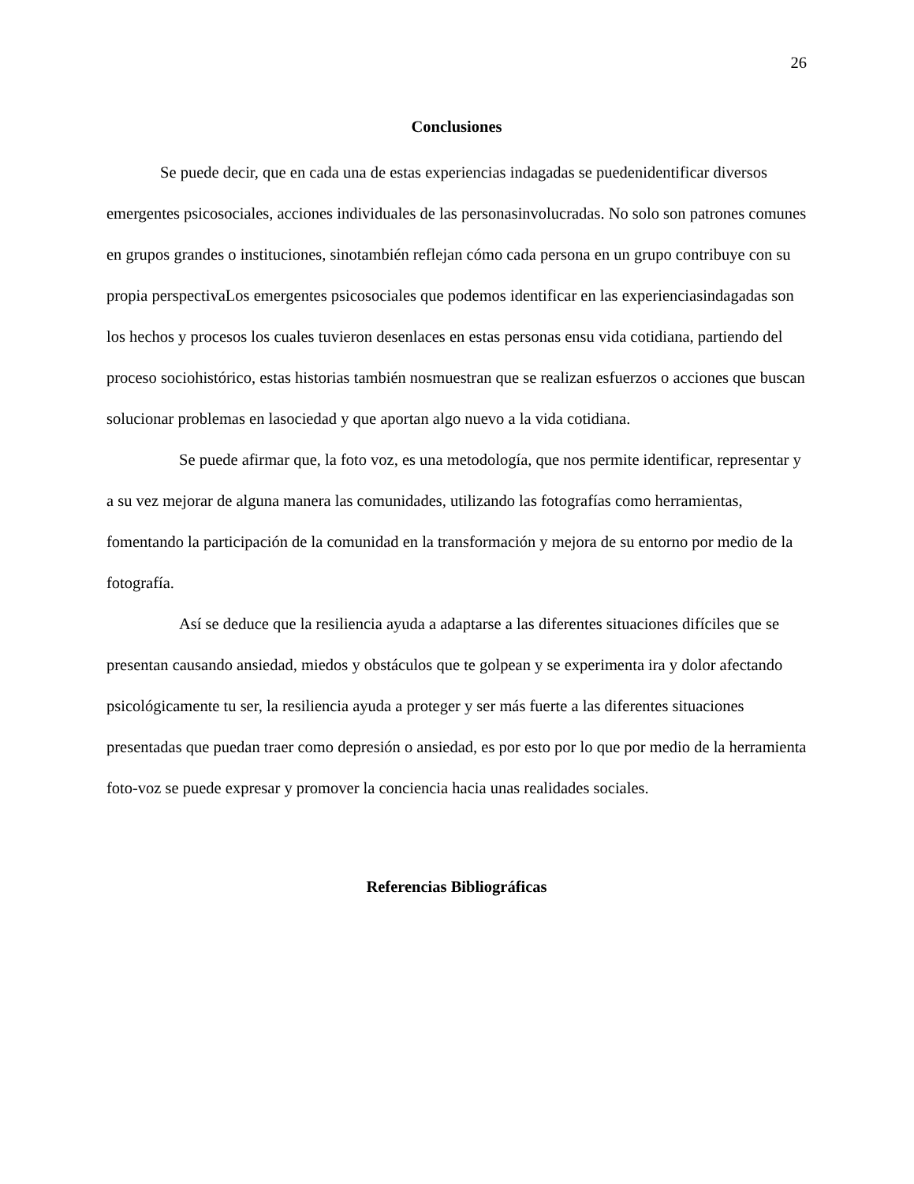26
Conclusiones
Se puede decir, que en cada una de estas experiencias indagadas se puedenidentificar diversos emergentes psicosociales, acciones individuales de las personasinvolucradas. No solo son patrones comunes en grupos grandes o instituciones, sinotambién reflejan cómo cada persona en un grupo contribuye con su propia perspectivaLos emergentes psicosociales que podemos identificar en las experienciasindagadas son los hechos y procesos los cuales tuvieron desenlaces en estas personas ensu vida cotidiana, partiendo del proceso sociohistórico, estas historias también nosmuestran que se realizan esfuerzos o acciones que buscan solucionar problemas en lasociedad y que aportan algo nuevo a la vida cotidiana.
Se puede afirmar que, la foto voz, es una metodología, que nos permite identificar, representar y a su vez mejorar de alguna manera las comunidades, utilizando las fotografías como herramientas, fomentando la participación de la comunidad en la transformación y mejora de su entorno por medio de la fotografía.
Así se deduce que la resiliencia ayuda a adaptarse a las diferentes situaciones difíciles que se presentan causando ansiedad, miedos y obstáculos que te golpean y se experimenta ira y dolor afectando psicológicamente tu ser, la resiliencia ayuda a proteger y ser más fuerte a las diferentes situaciones presentadas que puedan traer como depresión o ansiedad, es por esto por lo que por medio de la herramienta foto-voz se puede expresar y promover la conciencia hacia unas realidades sociales.
Referencias Bibliográficas